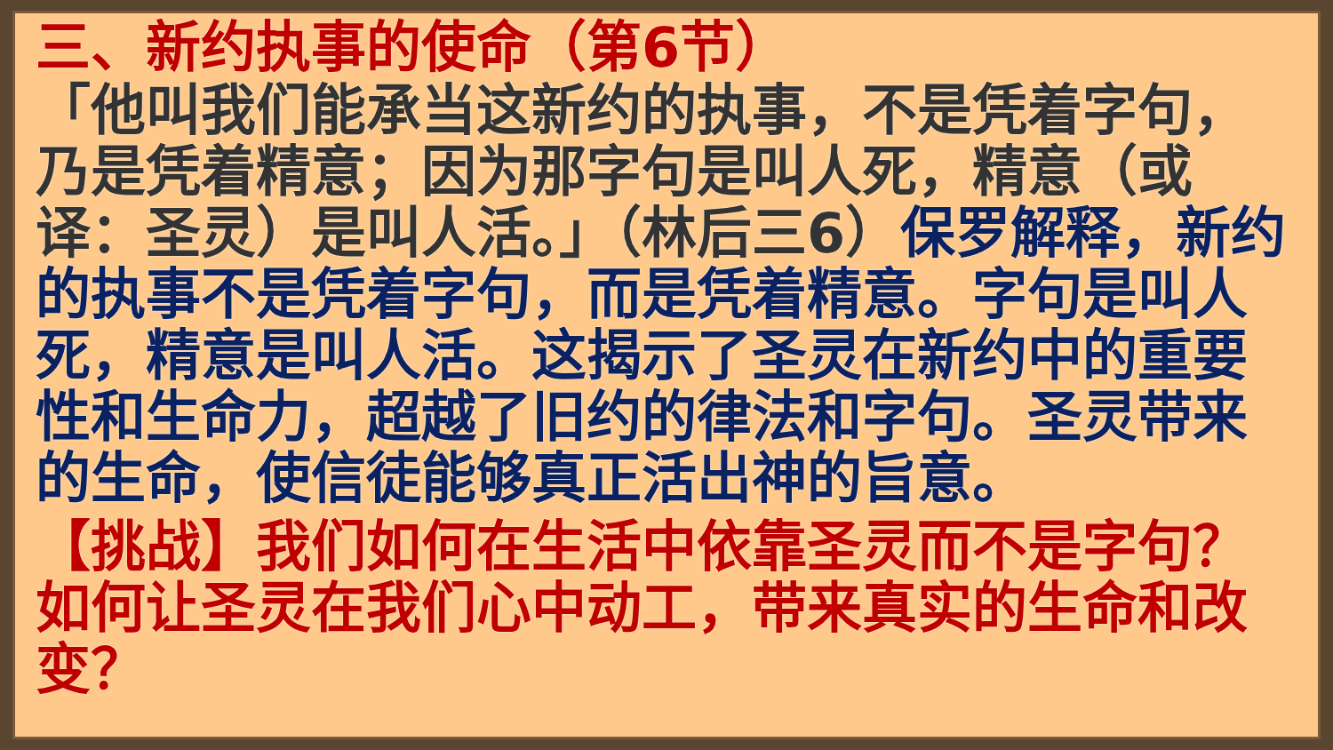三、新约执事的使命（第6节）
「他叫我们能承当这新约的执事，不是凭着字句，乃是凭着精意；因为那字句是叫人死，精意（或译：圣灵）是叫人活。」（林后三6）保罗解释，新约的执事不是凭着字句，而是凭着精意。字句是叫人死，精意是叫人活。这揭示了圣灵在新约中的重要性和生命力，超越了旧约的律法和字句。圣灵带来的生命，使信徒能够真正活出神的旨意。
【挑战】我们如何在生活中依靠圣灵而不是字句？如何让圣灵在我们心中动工，带来真实的生命和改变？